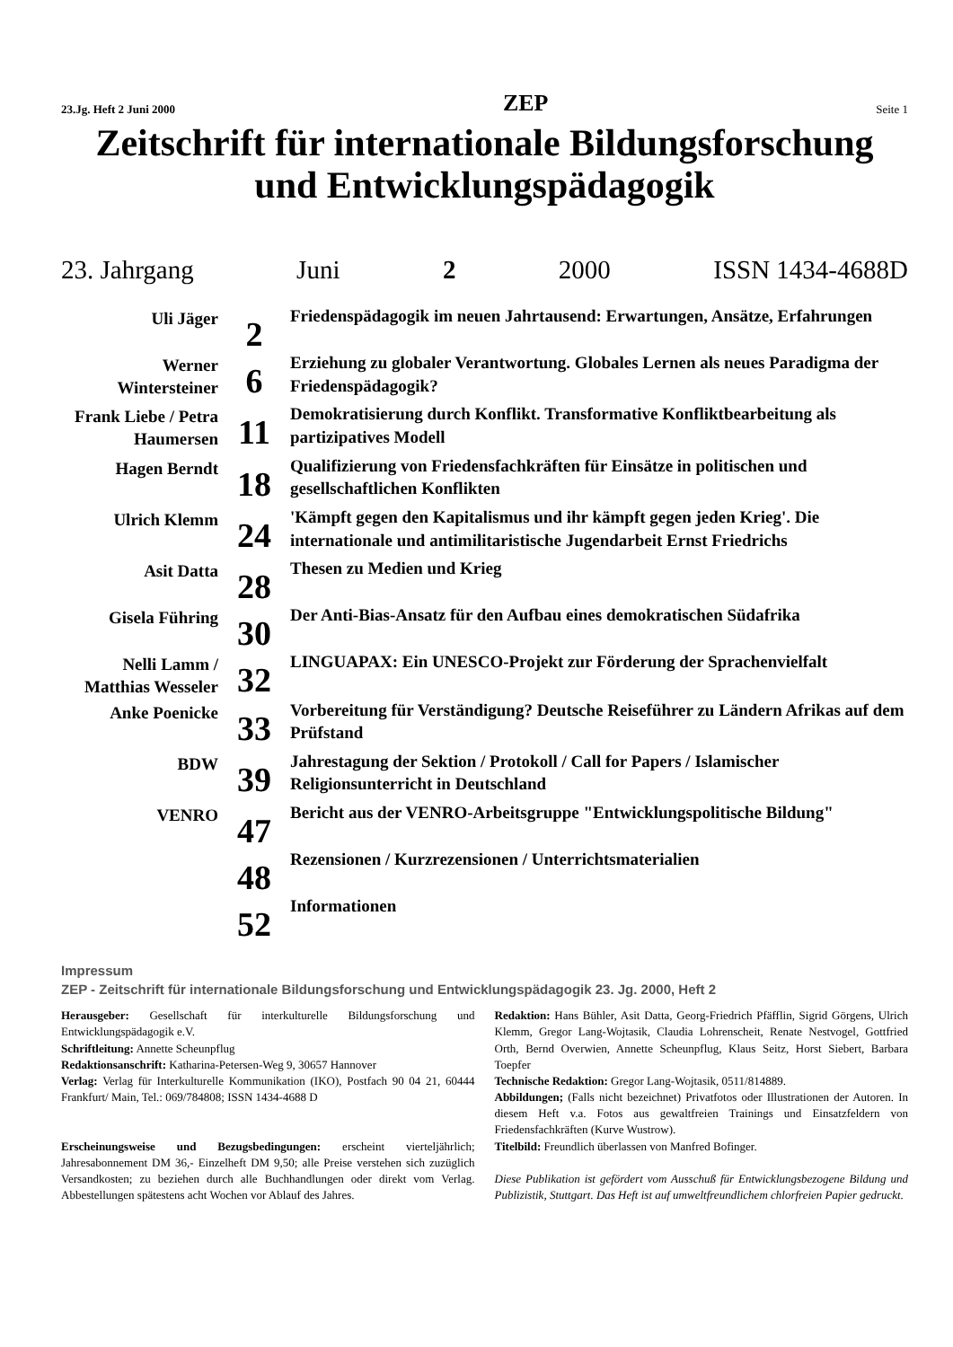23.Jg. Heft 2 Juni 2000 ZEP Seite 1
Zeitschrift für internationale Bildungsforschung
und Entwicklungspädagogik
23. Jahrgang Juni 2 2000 ISSN 1434-4688D
| Uli Jäger | 2 | Friedenspädagogik im neuen Jahrtausend: Erwartungen, Ansätze, Erfahrungen |
| Werner Wintersteiner | 6 | Erziehung zu globaler Verantwortung. Globales Lernen als neues Paradigma der Friedenspädagogik? |
| Frank Liebe / Petra Haumersen | 11 | Demokratisierung durch Konflikt. Transformative Konfliktbearbeitung als partizipatives Modell |
| Hagen Berndt | 18 | Qualifizierung von Friedensfachkräften für Einsätze in politischen und gesellschaftlichen Konflikten |
| Ulrich Klemm | 24 | 'Kämpft gegen den Kapitalismus und ihr kämpft gegen jeden Krieg'. Die internationale und antimilitaristische Jugendarbeit Ernst Friedrichs |
| Asit Datta | 28 | Thesen zu Medien und Krieg |
| Gisela Führing | 30 | Der Anti-Bias-Ansatz für den Aufbau eines demokratischen Südafrika |
| Nelli Lamm / Matthias Wesseler | 32 | LINGUAPAX: Ein UNESCO-Projekt zur Förderung der Sprachenvielfalt |
| Anke Poenicke | 33 | Vorbereitung für Verständigung? Deutsche Reiseführer zu Ländern Afrikas auf dem Prüfstand |
| BDW | 39 | Jahrestagung der Sektion / Protokoll / Call for Papers / Islamischer Religionsunterricht in Deutschland |
| VENRO | 47 | Bericht aus der VENRO-Arbeitsgruppe "Entwicklungspolitische Bildung" |
| | 48 | Rezensionen / Kurzrezensionen / Unterrichtsmaterialien |
| | 52 | Informationen |
Impressum
ZEP - Zeitschrift für internationale Bildungsforschung und Entwicklungspädagogik 23. Jg. 2000, Heft 2
Herausgeber: Gesellschaft für interkulturelle Bildungsforschung und Entwicklungspädagogik e.V.
Schriftleitung: Annette Scheunpflug
Redaktionsanschrift: Katharina-Petersen-Weg 9, 30657 Hannover
Verlag: Verlag für Interkulturelle Kommunikation (IKO), Postfach 90 04 21, 60444 Frankfurt/ Main, Tel.: 069/784808; ISSN 1434-4688 D
Erscheinungsweise und Bezugsbedingungen: erscheint vierteljährlich; Jahresabonnement DM 36,- Einzelheft DM 9,50; alle Preise verstehen sich zuzüglich Versandkosten; zu beziehen durch alle Buchhandlungen oder direkt vom Verlag. Abbestellungen spätestens acht Wochen vor Ablauf des Jahres.
Redaktion: Hans Bühler, Asit Datta, Georg-Friedrich Pfäfflin, Sigrid Görgens, Ulrich Klemm, Gregor Lang-Wojtasik, Claudia Lohrenscheit, Renate Nestvogel, Gottfried Orth, Bernd Overwien, Annette Scheunpflug, Klaus Seitz, Horst Siebert, Barbara Toepfer
Technische Redaktion: Gregor Lang-Wojtasik, 0511/814889.
Abbildungen; (Falls nicht bezeichnet) Privatfotos oder Illustrationen der Autoren. In diesem Heft v.a. Fotos aus gewaltfreien Trainings und Einsatzfeldern von Friedensfachkräften (Kurve Wustrow).
Titelbild: Freundlich überlassen von Manfred Bofinger.
Diese Publikation ist gefördert vom Ausschuß für Entwicklungsbezogene Bildung und Publizistik, Stuttgart. Das Heft ist auf umweltfreundlichem chlorfreien Papier gedruckt.